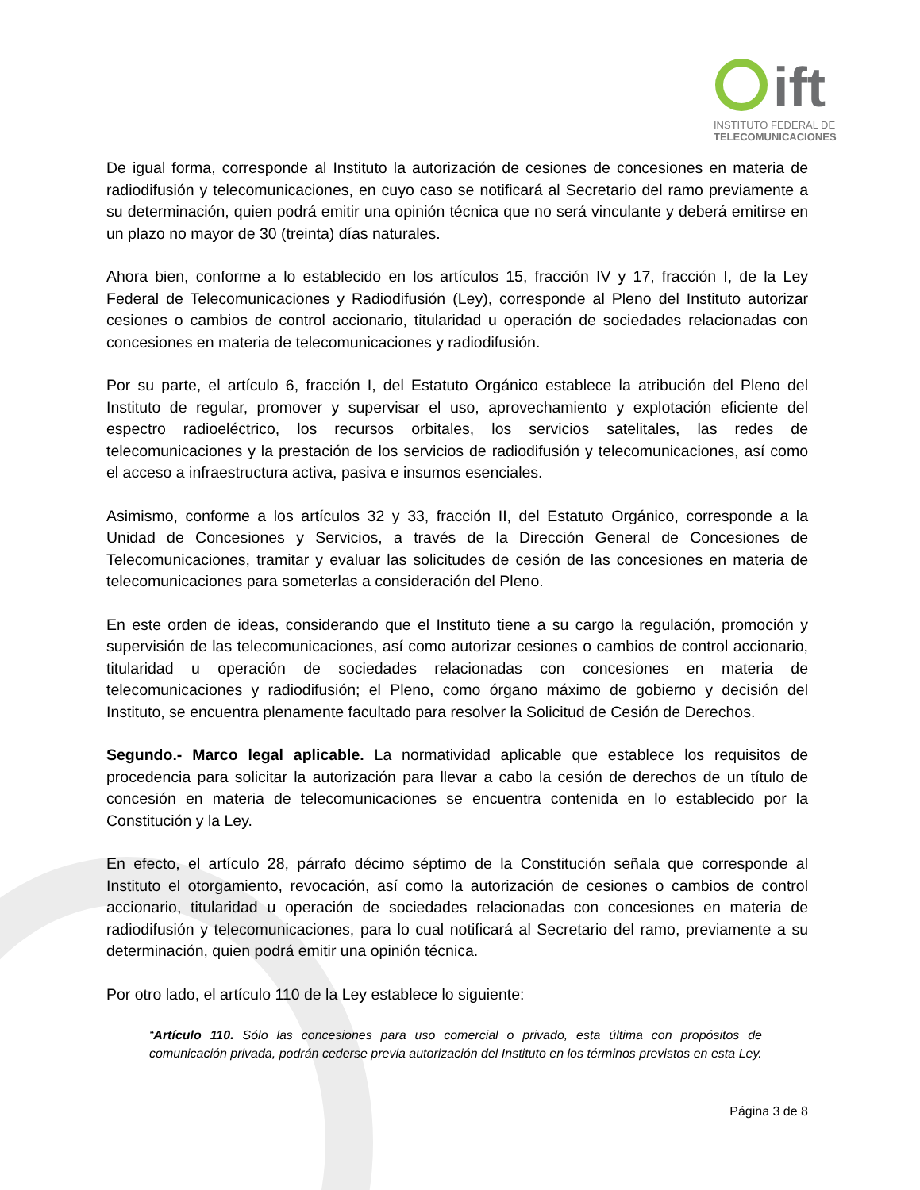ift
INSTITUTO FEDERAL DE
TELECOMUNICACIONES
De igual forma, corresponde al Instituto la autorización de cesiones de concesiones en materia de radiodifusión y telecomunicaciones, en cuyo caso se notificará al Secretario del ramo previamente a su determinación, quien podrá emitir una opinión técnica que no será vinculante y deberá emitirse en un plazo no mayor de 30 (treinta) días naturales.
Ahora bien, conforme a lo establecido en los artículos 15, fracción IV y 17, fracción I, de la Ley Federal de Telecomunicaciones y Radiodifusión (Ley), corresponde al Pleno del Instituto autorizar cesiones o cambios de control accionario, titularidad u operación de sociedades relacionadas con concesiones en materia de telecomunicaciones y radiodifusión.
Por su parte, el artículo 6, fracción I, del Estatuto Orgánico establece la atribución del Pleno del Instituto de regular, promover y supervisar el uso, aprovechamiento y explotación eficiente del espectro radioeléctrico, los recursos orbitales, los servicios satelitales, las redes de telecomunicaciones y la prestación de los servicios de radiodifusión y telecomunicaciones, así como el acceso a infraestructura activa, pasiva e insumos esenciales.
Asimismo, conforme a los artículos 32 y 33, fracción II, del Estatuto Orgánico, corresponde a la Unidad de Concesiones y Servicios, a través de la Dirección General de Concesiones de Telecomunicaciones, tramitar y evaluar las solicitudes de cesión de las concesiones en materia de telecomunicaciones para someterlas a consideración del Pleno.
En este orden de ideas, considerando que el Instituto tiene a su cargo la regulación, promoción y supervisión de las telecomunicaciones, así como autorizar cesiones o cambios de control accionario, titularidad u operación de sociedades relacionadas con concesiones en materia de telecomunicaciones y radiodifusión; el Pleno, como órgano máximo de gobierno y decisión del Instituto, se encuentra plenamente facultado para resolver la Solicitud de Cesión de Derechos.
Segundo.- Marco legal aplicable. La normatividad aplicable que establece los requisitos de procedencia para solicitar la autorización para llevar a cabo la cesión de derechos de un título de concesión en materia de telecomunicaciones se encuentra contenida en lo establecido por la Constitución y la Ley.
En efecto, el artículo 28, párrafo décimo séptimo de la Constitución señala que corresponde al Instituto el otorgamiento, revocación, así como la autorización de cesiones o cambios de control accionario, titularidad u operación de sociedades relacionadas con concesiones en materia de radiodifusión y telecomunicaciones, para lo cual notificará al Secretario del ramo, previamente a su determinación, quien podrá emitir una opinión técnica.
Por otro lado, el artículo 110 de la Ley establece lo siguiente:
“Artículo 110. Sólo las concesiones para uso comercial o privado, esta última con propósitos de comunicación privada, podrán cederse previa autorización del Instituto en los términos previstos en esta Ley.
Página 3 de 8